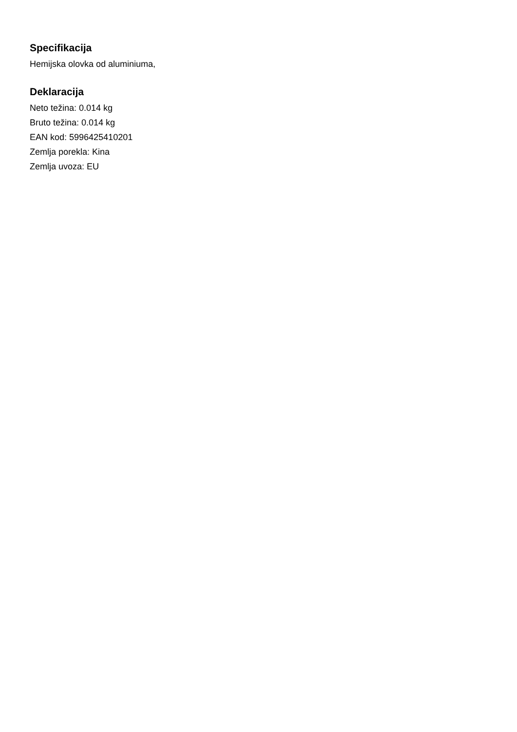Specifikacija
Hemijska olovka od aluminiuma,
Deklaracija
Neto težina: 0.014 kg
Bruto težina: 0.014 kg
EAN kod: 5996425410201
Zemlja porekla: Kina
Zemlja uvoza: EU